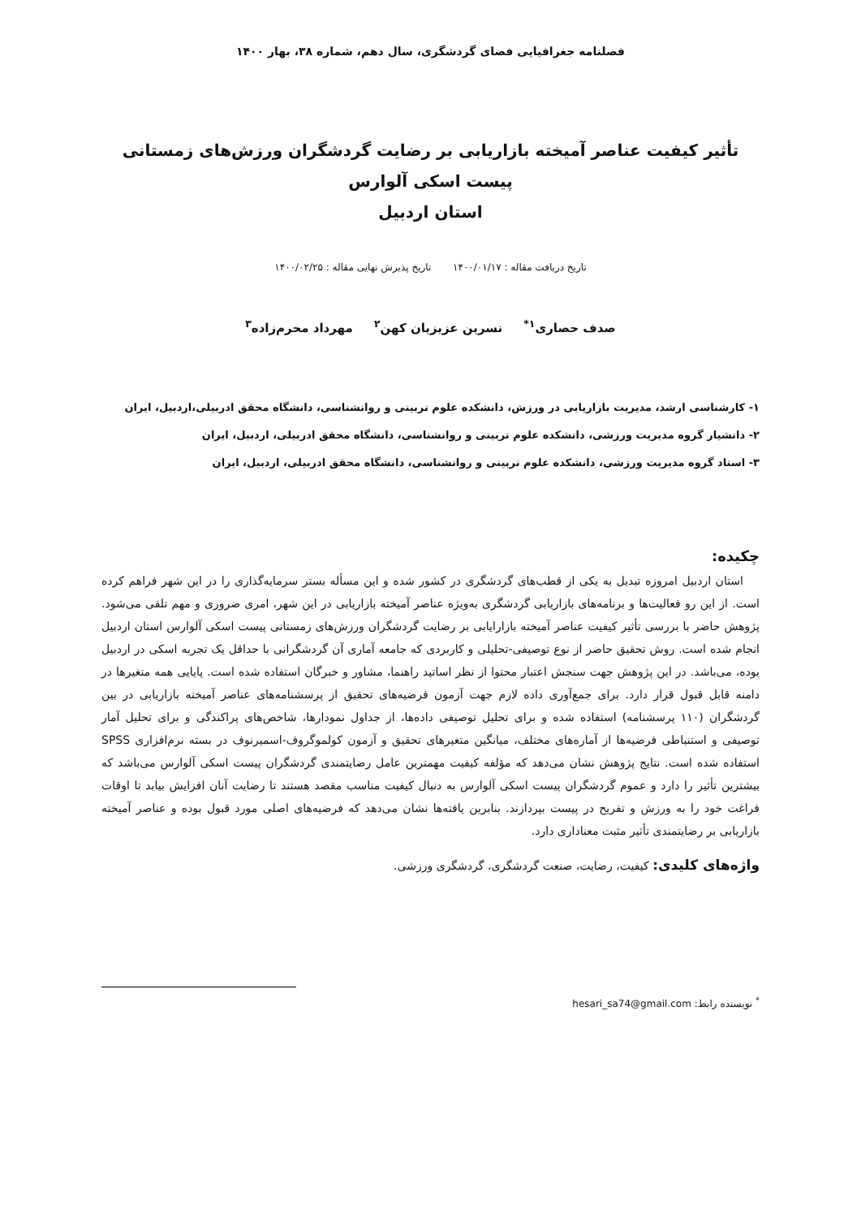فصلنامه جغرافیایی فضای گردشگری، سال دهم، شماره ۳۸، بهار ۱۴۰۰
تأثیر کیفیت عناصر آمیخته بازاریابی بر رضایت گردشگران ورزش‌های زمستانی پیست اسکی آلوارس
استان اردبیل
تاریخ دریافت مقاله : ۱۴۰۰/۰۱/۱۷ تاریخ پذیرش نهایی مقاله : ۱۴۰۰/۰۲/۲۵
صدف حصاری<sup>۱*</sup> نسرین عزیزیان کهن<sup>۲</sup> مهرداد محرم‌زاده<sup>۳</sup>
۱- کارشناسی ارشد، مدیریت بازاریابی در ورزش، دانشکده علوم تربیتی و روانشناسی، دانشگاه محقق ادربیلی،اردبیل، ایران
۲- دانشیار گروه مدیریت ورزشی، دانشکده علوم تربیتی و روانشناسی، دانشگاه محقق ادربیلی، اردبیل، ایران
۳- استاد گروه مدیریت ورزشی، دانشکده علوم تربیتی و روانشناسی، دانشگاه محقق ادربیلی، اردبیل، ایران
چکیده:
استان اردبیل امروزه تبدیل به یکی از قطب‌های گردشگری در کشور شده و این مسأله بستر سرمایه‌گذاری را در این شهر فراهم کرده است. از این رو فعالیت‌ها و برنامه‌های بازاریابی گردشگری به‌ویژه عناصر آمیخته بازاریابی در این شهر، امری ضروری و مهم تلقی می‌شود. پژوهش حاضر با بررسی تأثیر کیفیت عناصر آمیخته بازارایابی بر رضایت گردشگران ورزش‌های زمستانی پیست اسکی آلوارس استان اردبیل انجام شده است. روش تحقیق حاضر از نوع توصیفی-تحلیلی و کاربردی که جامعه آماری آن گردشگرانی با حداقل یک تجربه اسکی در اردبیل بوده، می‌باشد. در این پژوهش جهت سنجش اعتبار محتوا از نظر اساتید راهنما، مشاور و خبرگان استفاده شده است. پایایی همه متغیرها در دامنه قابل قبول قرار دارد. برای جمع‌آوری داده لازم جهت آزمون فرضیه‌های تحقیق از پرسشنامه‌های عناصر آمیخته بازاریابی در بین گردشگران (۱۱۰ پرسشنامه) استفاده شده و برای تحلیل توصیفی داده‌ها، از جداول نمودارها، شاخص‌های پراکندگی و برای تحلیل آمار توصیفی و استنباطی فرضیه‌ها از آماره‌های مختلف، میانگین متغیرهای تحقیق و آزمون کولموگروف-اسمیرنوف در بسته نرم‌افزاری SPSS استفاده شده است. نتایج پژوهش نشان می‌دهد که مؤلفه کیفیت مهمترین عامل رضایتمندی گردشگران پیست اسکی آلوارس می‌باشد که بیشترین تأثیر را دارد و عموم گردشگران پیست اسکی آلوارس به دنبال کیفیت مناسب مقصد هستند تا رضایت آنان افزایش بیابد تا اوقات فراغت خود را به ورزش و تفریح در پیست بپردازند. بنابرین یافته‌ها نشان می‌دهد که فرضیه‌های اصلی مورد قبول بوده و عناصر آمیخته بازاریابی بر رضایتمندی تأثیر مثبت معناداری دارد.
واژه‌های کلیدی: کیفیت، رضایت، صنعت گردشگری، گردشگری ورزشی.
<sup>*</sup> نویسنده رابط: hesari_sa74@gmail.com